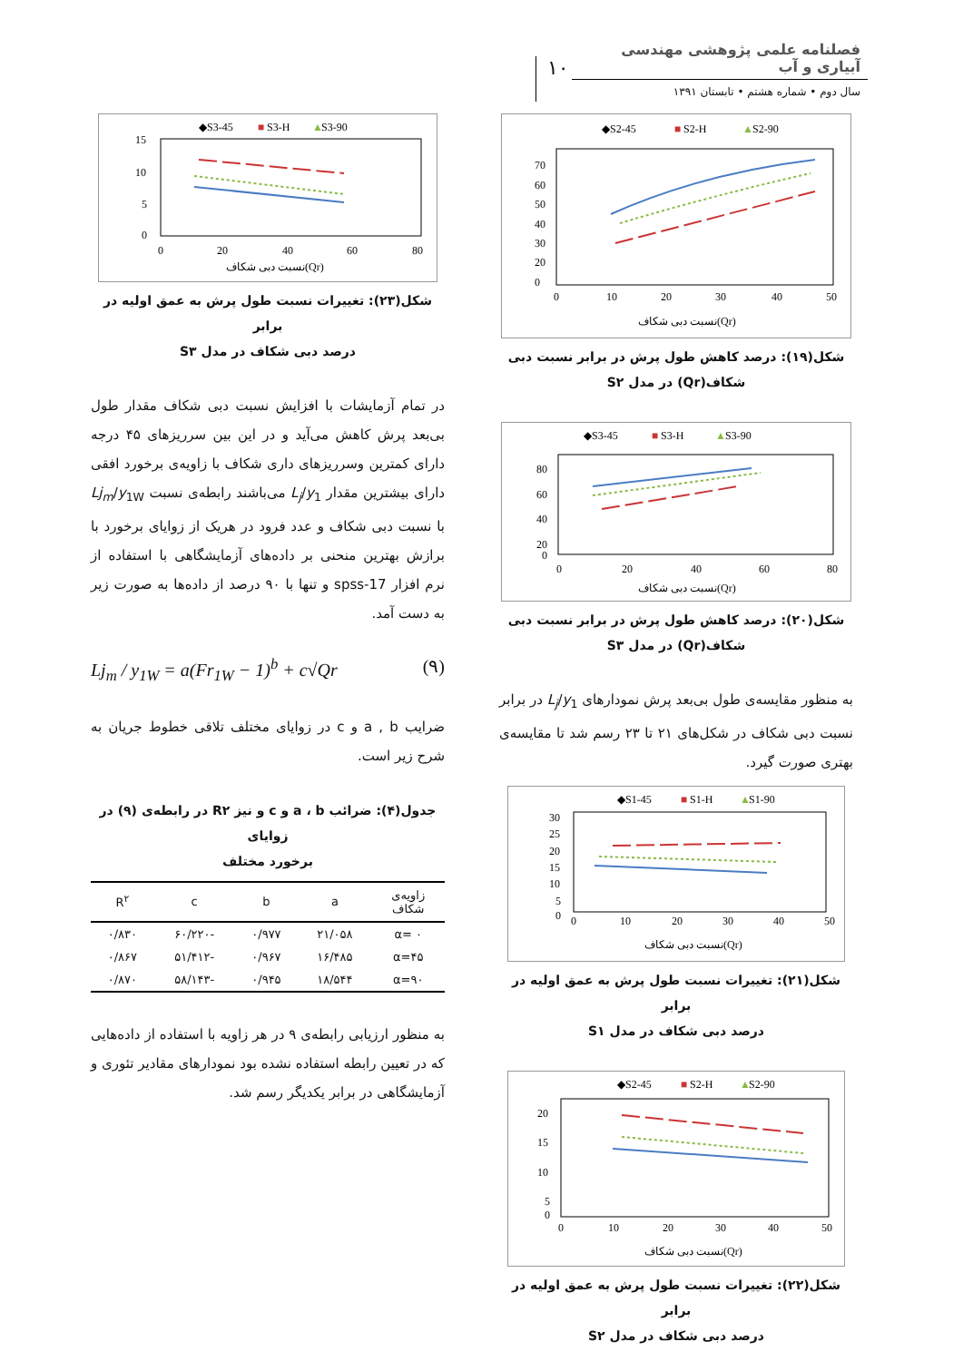فصلنامه علمی پژوهشی مهندسی آبیاری و آب
سال دوم • شماره هشتم • تابستان ۱۳۹۱
۱۰
◆S2-45
■
S2-H
▲
S2-90
70
60
50
40
30
20
0
0
10
20
30
40
50
نسبت دبی شکاف(Qr)
شکل(۱۹): درصد کاهش طول پرش در برابر نسبت دبی
شکاف(Qr) در مدل S۲
◆S3-45
■
S3-H
▲
S3-90
80
60
40
20
0
0
20
40
60
80
نسبت دبی شکاف(Qr)
شکل(۲۰): درصد کاهش طول پرش در برابر نسبت دبی
شکاف(Qr) در مدل S۳
به منظور مقایسه‌ی طول بی‌بعد پرش نمودارهای L<sub>j</sub>/y<sub>1</sub> در برابر نسبت دبی شکاف در شکل‌های ۲۱ تا ۲۳ رسم شد تا مقایسه‌ی بهتری صورت گیرد.
◆S1-45
■
S1-H
▲
S1-90
30
25
20
15
10
5
0
0
10
20
30
40
50
نسبت دبی شکاف(Qr)
شکل(۲۱): تغییرات نسبت طول پرش به عمق اولیه در برابر
درصد دبی شکاف در مدل S۱
◆S2-45
■
S2-H
▲
S2-90
20
15
10
5
0
0
10
20
30
40
50
نسبت دبی شکاف(Qr)
شکل(۲۲): تغییرات نسبت طول پرش به عمق اولیه در برابر
درصد دبی شکاف در مدل S۲
◆S3-45
■
S3-H
▲
S3-90
15
10
5
0
0
20
40
60
80
نسبت دبی شکاف(Qr)
شکل(۲۳): تغییرات نسبت طول پرش به عمق اولیه در برابر
درصد دبی شکاف در مدل S۳
در تمام آزمایشات با افزایش نسبت دبی شکاف مقدار طول بی‌بعد پرش کاهش می‌آید و در این بین سرریزهای ۴۵ درجه دارای کمترین وسرریزهای داری شکاف با زاویه‌ی برخورد افقی دارای بیشترین مقدار L<sub>j</sub>/y<sub>1</sub> می‌باشند رابطه‌ی نسبت Lj<sub>m</sub>/y<sub>1W</sub> با نسبت دبی شکاف و عدد فرود در هریک از زوایای برخورد با برازش بهترین منحنی بر داده‌های آزمایشگاهی با استفاده از نرم افزار spss-17 و تنها با ۹۰ درصد از داده‌ها به صورت زیر به دست آمد.
Lj<sub>m</sub> / y<sub>1W</sub> = a(Fr<sub>1W</sub> − 1)<sup>b</sup> + c√Qr (۹)
ضرایب a , b و c در زوایای مختلف تلاقی خطوط جریان به شرح زیر است.
جدول(۴): ضرائب a ، b و c و نیز R۲ در رابطه‌ی (۹) در زوایای
برخورد مختلف
| زاویه‌ی شکاف | a | b | c | R<sup>۲</sup> |
| --- | --- | --- | --- | --- |
| α= ۰ | ۲۱/۰۵۸ | ۰/۹۷۷ | -۶۰/۲۲۰ | ۰/۸۳۰ |
| α=۴۵ | ۱۶/۴۸۵ | ۰/۹۶۷ | -۵۱/۴۱۲ | ۰/۸۶۷ |
| α=۹۰ | ۱۸/۵۴۴ | ۰/۹۴۵ | -۵۸/۱۴۳ | ۰/۸۷۰ |
به منظور ارزیابی رابطه‌ی ۹ در هر زاویه با استفاده از داده‌هایی که در تعیین رابطه استفاده نشده بود نمودارهای مقادیر تئوری و آزمایشگاهی در برابر یکدیگر رسم شد.